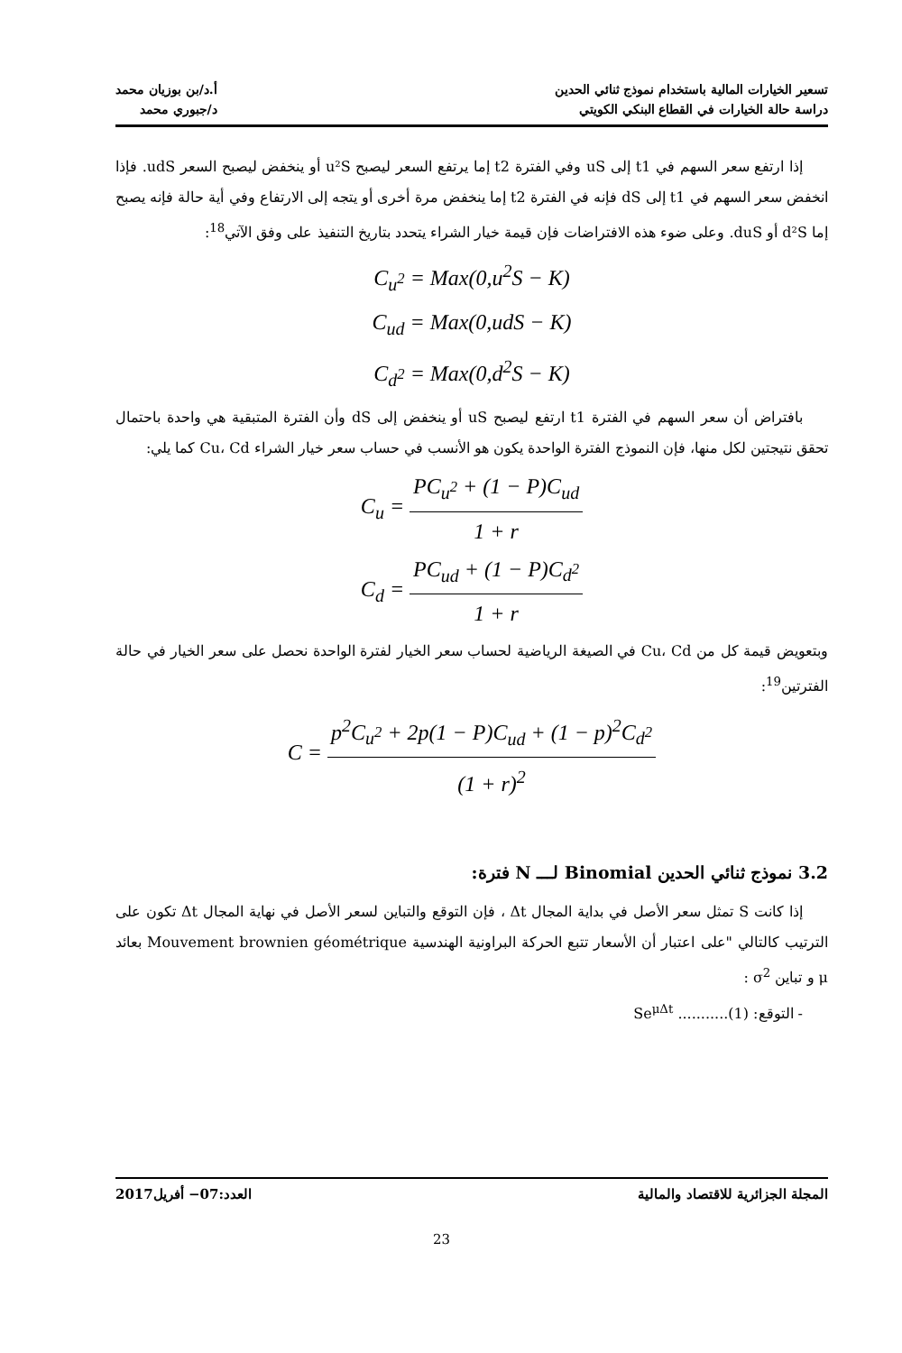تسعير الخيارات المالية باستخدام نموذج ثنائي الحدين
دراسة حالة الخيارات في القطاع البنكي الكويتي
أ.د/بن بوزيان محمد
د/جبوري محمد
إذا ارتفع سعر السهم في t1 إلى uS وفي الفترة t2 إما يرتفع السعر ليصبح u²S أو ينخفض ليصبح السعر udS. فإذا انخفض سعر السهم في t1 إلى dS فإنه في الفترة t2 إما ينخفض مرة أخرى أو يتجه إلى الارتفاع وفي أية حالة فإنه يصبح إما d²S أو duS. وعلى ضوء هذه الافتراضات فإن قيمة خيار الشراء يتحدد بتاريخ التنفيذ على وفق الآتي<sup>18</sup>:
C<sub>u<sup>2</sup></sub> = Max(0,u<sup>2</sup>S − K)
C<sub>ud</sub> = Max(0,udS − K)
C<sub>d<sup>2</sup></sub> = Max(0,d<sup>2</sup>S − K)
بافتراض أن سعر السهم في الفترة t1 ارتفع ليصبح uS أو ينخفض إلى dS وأن الفترة المتبقية هي واحدة باحتمال تحقق نتيجتين لكل منها، فإن النموذج الفترة الواحدة يكون هو الأنسب في حساب سعر خيار الشراء Cu، Cd كما يلي:
C<sub>u</sub> = PC<sub>u<sup>2</sup></sub> + (1 − P)C<sub>ud</sub> 1 + r
C<sub>d</sub> = PC<sub>ud</sub> + (1 − P)C<sub>d<sup>2</sup></sub> 1 + r
وبتعويض قيمة كل من Cu، Cd في الصيغة الرياضية لحساب سعر الخيار لفترة الواحدة نحصل على سعر الخيار في حالة الفترتين<sup>19</sup>:
C = p<sup>2</sup>C<sub>u<sup>2</sup></sub> + 2p(1 − P)C<sub>ud</sub> + (1 − p)<sup>2</sup>C<sub>d<sup>2</sup></sub> (1 + r)<sup>2</sup>
3.2 نموذج ثنائي الحدين Binomial لـــ N فترة:
إذا كانت S تمثل سعر الأصل في بداية المجال Δt ، فإن التوقع والتباين لسعر الأصل في نهاية المجال Δt تكون على الترتيب كالتالي "على اعتبار أن الأسعار تتبع الحركة البراونية الهندسية Mouvement brownien géométrique بعائد μ و تباين σ<sup>2</sup> :
- التوقع: Se<sup>μΔt</sup> ...........(1)
المجلة الجزائرية للاقتصاد والمالية
العدد:07− أفريل2017
23